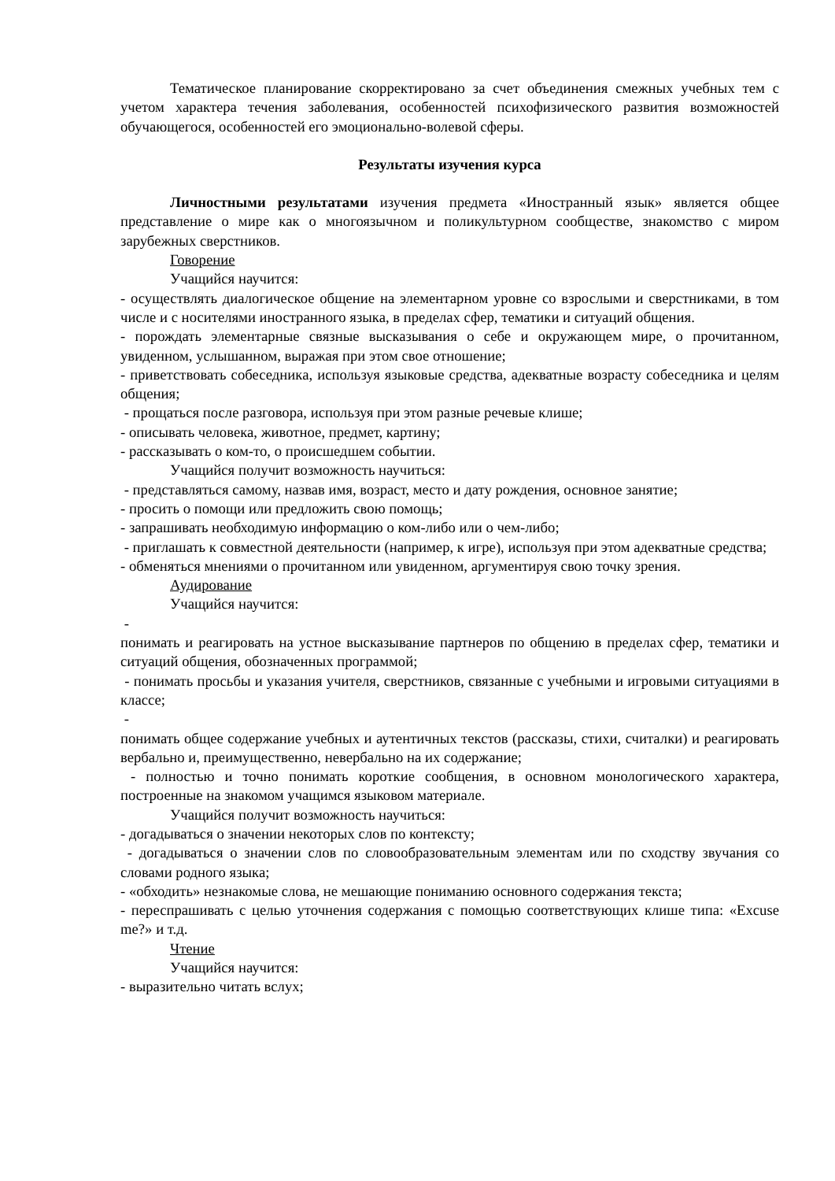Тематическое планирование скорректировано за счет объединения смежных учебных тем с учетом характера течения заболевания, особенностей психофизического развития возможностей обучающегося, особенностей его эмоционально-волевой сферы.
Результаты изучения курса
Личностными результатами изучения предмета «Иностранный язык» является общее представление о мире как о многоязычном и поликультурном сообществе, знакомство с миром зарубежных сверстников.
Говорение
Учащийся научится:
- осуществлять диалогическое общение на элементарном уровне со взрослыми и сверстниками, в том числе и с носителями иностранного языка, в пределах сфер, тематики и ситуаций общения.
- порождать элементарные связные высказывания о себе и окружающем мире, о прочитанном, увиденном, услышанном, выражая при этом свое отношение;
- приветствовать собеседника, используя языковые средства, адекватные возрасту собеседника и целям общения;
- прощаться после разговора, используя при этом разные речевые клише;
- описывать человека, животное, предмет, картину;
- рассказывать о ком-то, о происшедшем событии.
Учащийся получит возможность научиться:
- представляться самому, назвав имя, возраст, место и дату рождения, основное занятие;
- просить о помощи или предложить свою помощь;
- запрашивать необходимую информацию о ком-либо или о чем-либо;
- приглашать к совместной деятельности (например, к игре), используя при этом адекватные средства;
- обменяться мнениями о прочитанном или увиденном, аргументируя свою точку зрения.
Аудирование
Учащийся научится:
-
понимать и реагировать на устное высказывание партнеров по общению в пределах сфер, тематики и ситуаций общения, обозначенных программой;
- понимать просьбы и указания учителя, сверстников, связанные с учебными и игровыми ситуациями в классе;
-
понимать общее содержание учебных и аутентичных текстов (рассказы, стихи, считалки) и реагировать вербально и, преимущественно, невербально на их содержание;
- полностью и точно понимать короткие сообщения, в основном монологического характера, построенные на знакомом учащимся языковом материале.
Учащийся получит возможность научиться:
- догадываться о значении некоторых слов по контексту;
- догадываться о значении слов по словообразовательным элементам или по сходству звучания со словами родного языка;
- «обходить» незнакомые слова, не мешающие пониманию основного содержания текста;
- переспрашивать с целью уточнения содержания с помощью соответствующих клише типа: «Excuse me?» и т.д.
Чтение
Учащийся научится:
- выразительно читать вслух;